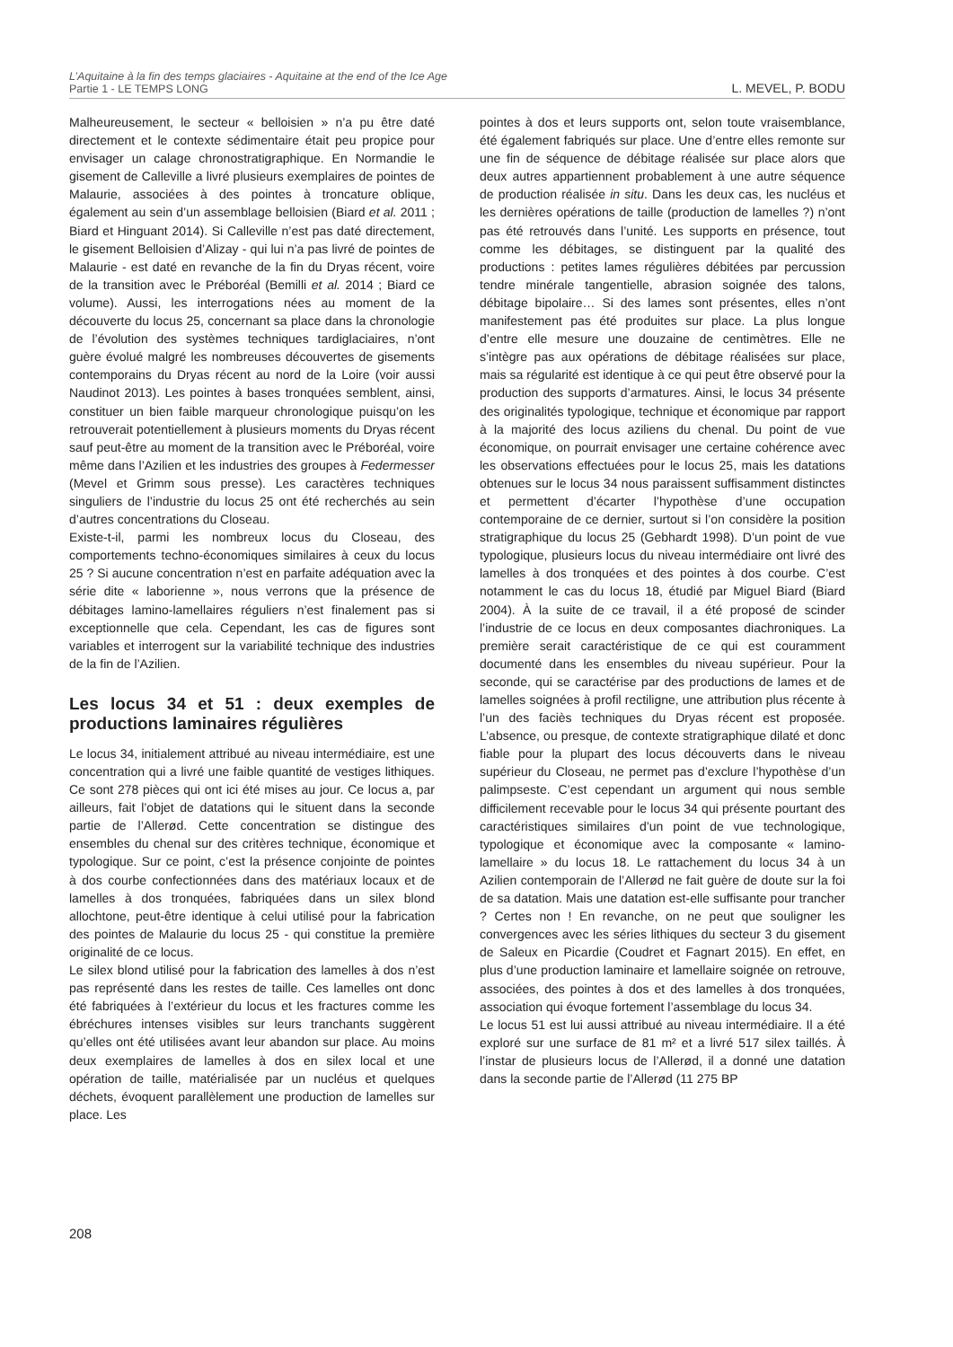L’Aquitaine à la fin des temps glaciaires - Aquitaine at the end of the Ice Age
Partie 1 - LE TEMPS LONG
L. MEVEL, P. BODU
Malheureusement, le secteur « belloisien » n’a pu être daté directement et le contexte sédimentaire était peu propice pour envisager un calage chronostratigraphique. En Normandie le gisement de Calleville a livré plusieurs exemplaires de pointes de Malaurie, associées à des pointes à troncature oblique, également au sein d’un assemblage belloisien (Biard et al. 2011 ; Biard et Hinguant 2014). Si Calleville n’est pas daté directement, le gisement Belloisien d’Alizay - qui lui n’a pas livré de pointes de Malaurie - est daté en revanche de la fin du Dryas récent, voire de la transition avec le Préboréal (Bemilli et al. 2014 ; Biard ce volume). Aussi, les interrogations nées au moment de la découverte du locus 25, concernant sa place dans la chronologie de l’évolution des systèmes techniques tardiglaciaires, n’ont guère évolué malgré les nombreuses découvertes de gisements contemporains du Dryas récent au nord de la Loire (voir aussi Naudinot 2013). Les pointes à bases tronquées semblent, ainsi, constituer un bien faible marqueur chronologique puisqu’on les retrouverait potentiellement à plusieurs moments du Dryas récent sauf peut-être au moment de la transition avec le Préboréal, voire même dans l’Azilien et les industries des groupes à Federmesser (Mevel et Grimm sous presse). Les caractères techniques singuliers de l’industrie du locus 25 ont été recherchés au sein d’autres concentrations du Closeau.
Existe-t-il, parmi les nombreux locus du Closeau, des comportements techno-économiques similaires à ceux du locus 25 ? Si aucune concentration n’est en parfaite adéquation avec la série dite « laborienne », nous verrons que la présence de débitages lamino-lamellaires réguliers n’est finalement pas si exceptionnelle que cela. Cependant, les cas de figures sont variables et interrogent sur la variabilité technique des industries de la fin de l’Azilien.
Les locus 34 et 51 : deux exemples de productions laminaires régulières
Le locus 34, initialement attribué au niveau intermédiaire, est une concentration qui a livré une faible quantité de vestiges lithiques. Ce sont 278 pièces qui ont ici été mises au jour. Ce locus a, par ailleurs, fait l’objet de datations qui le situent dans la seconde partie de l’Allerød. Cette concentration se distingue des ensembles du chenal sur des critères technique, économique et typologique. Sur ce point, c’est la présence conjointe de pointes à dos courbe confectionnées dans des matériaux locaux et de lamelles à dos tronquées, fabriquées dans un silex blond allochtone, peut-être identique à celui utilisé pour la fabrication des pointes de Malaurie du locus 25 - qui constitue la première originalité de ce locus.
Le silex blond utilisé pour la fabrication des lamelles à dos n’est pas représenté dans les restes de taille. Ces lamelles ont donc été fabriquées à l’extérieur du locus et les fractures comme les ébréchures intenses visibles sur leurs tranchants suggèrent qu’elles ont été utilisées avant leur abandon sur place. Au moins deux exemplaires de lamelles à dos en silex local et une opération de taille, matérialisée par un nucléus et quelques déchets, évoquent parallèlement une production de lamelles sur place. Les
pointes à dos et leurs supports ont, selon toute vraisemblance, été également fabriqués sur place. Une d’entre elles remonte sur une fin de séquence de débitage réalisée sur place alors que deux autres appartiennent probablement à une autre séquence de production réalisée in situ. Dans les deux cas, les nucléus et les dernières opérations de taille (production de lamelles ?) n’ont pas été retrouvés dans l’unité. Les supports en présence, tout comme les débitages, se distinguent par la qualité des productions : petites lames régulières débitées par percussion tendre minérale tangentielle, abrasion soignée des talons, débitage bipolaire… Si des lames sont présentes, elles n’ont manifestement pas été produites sur place. La plus longue d’entre elle mesure une douzaine de centimètres. Elle ne s’intègre pas aux opérations de débitage réalisées sur place, mais sa régularité est identique à ce qui peut être observé pour la production des supports d’armatures. Ainsi, le locus 34 présente des originalités typologique, technique et économique par rapport à la majorité des locus aziliens du chenal. Du point de vue économique, on pourrait envisager une certaine cohérence avec les observations effectuées pour le locus 25, mais les datations obtenues sur le locus 34 nous paraissent suffisamment distinctes et permettent d’écarter l’hypothèse d’une occupation contemporaine de ce dernier, surtout si l’on considère la position stratigraphique du locus 25 (Gebhardt 1998). D’un point de vue typologique, plusieurs locus du niveau intermédiaire ont livré des lamelles à dos tronquées et des pointes à dos courbe. C’est notamment le cas du locus 18, étudié par Miguel Biard (Biard 2004). À la suite de ce travail, il a été proposé de scinder l’industrie de ce locus en deux composantes diachroniques. La première serait caractéristique de ce qui est couramment documenté dans les ensembles du niveau supérieur. Pour la seconde, qui se caractérise par des productions de lames et de lamelles soignées à profil rectiligne, une attribution plus récente à l’un des faciès techniques du Dryas récent est proposée. L’absence, ou presque, de contexte stratigraphique dilaté et donc fiable pour la plupart des locus découverts dans le niveau supérieur du Closeau, ne permet pas d’exclure l’hypothèse d’un palimpseste. C’est cependant un argument qui nous semble difficilement recevable pour le locus 34 qui présente pourtant des caractéristiques similaires d’un point de vue technologique, typologique et économique avec la composante « lamino-lamellaire » du locus 18. Le rattachement du locus 34 à un Azilien contemporain de l’Allerød ne fait guère de doute sur la foi de sa datation. Mais une datation est-elle suffisante pour trancher ? Certes non ! En revanche, on ne peut que souligner les convergences avec les séries lithiques du secteur 3 du gisement de Saleux en Picardie (Coudret et Fagnart 2015). En effet, en plus d’une production laminaire et lamellaire soignée on retrouve, associées, des pointes à dos et des lamelles à dos tronquées, association qui évoque fortement l’assemblage du locus 34.
Le locus 51 est lui aussi attribué au niveau intermédiaire. Il a été exploré sur une surface de 81 m² et a livré 517 silex taillés. À l’instar de plusieurs locus de l’Allerød, il a donné une datation dans la seconde partie de l’Allerød (11 275 BP
208